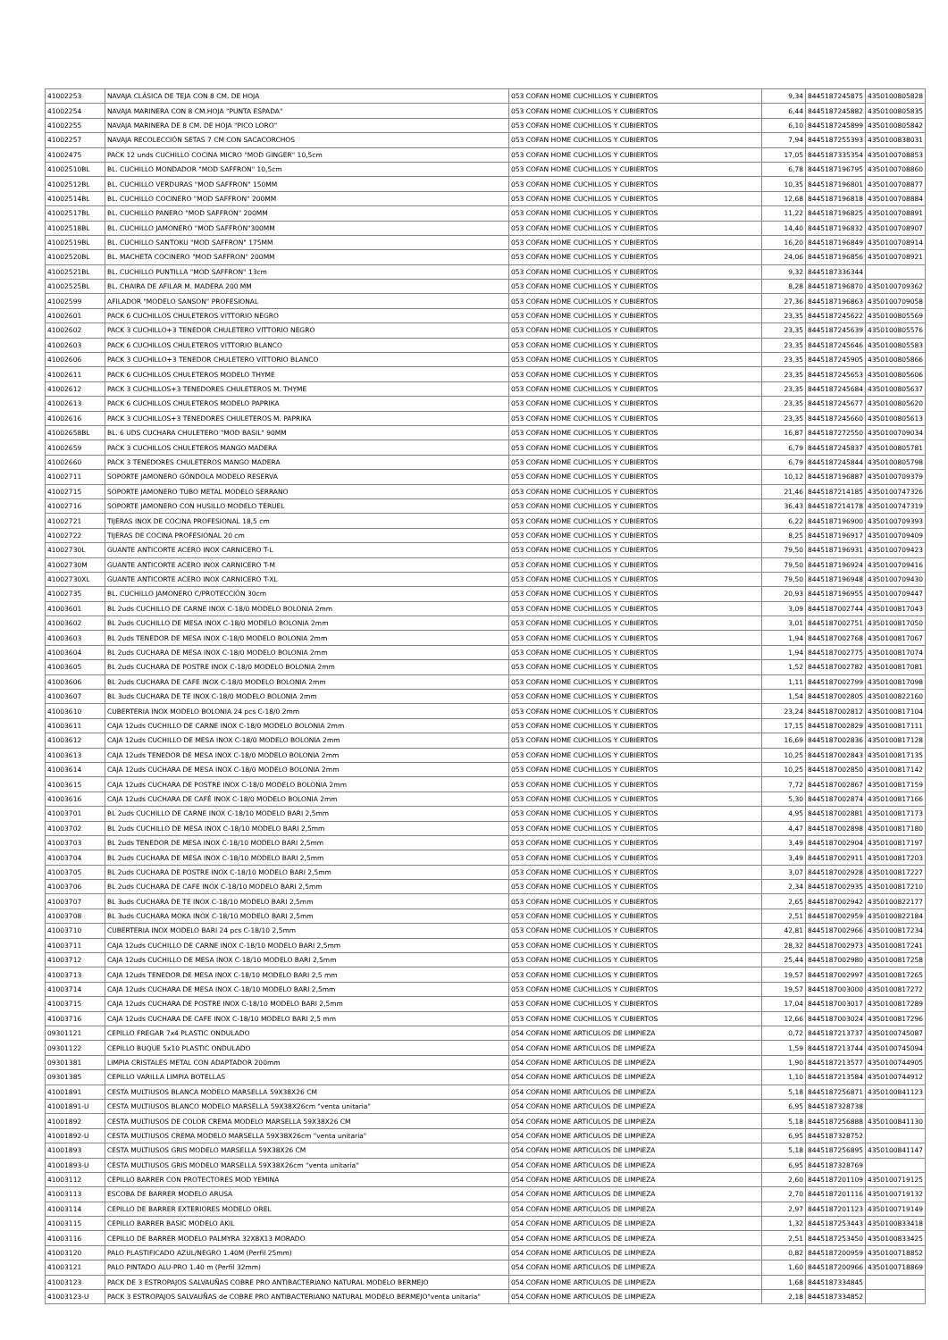| 41002253 | NAVAJA CLÁSICA DE TEJA CON 8 CM. DE HOJA | 053 COFAN HOME CUCHILLOS Y CUBIERTOS | 9,34 | 8445187245875 | 4350100805828 |
| 41002254 | NAVAJA MARINERA CON 8 CM.HOJA "PUNTA ESPADA" | 053 COFAN HOME CUCHILLOS Y CUBIERTOS | 6,44 | 8445187245882 | 4350100805835 |
| 41002255 | NAVAJA MARINERA DE 8 CM. DE HOJA "PICO LORO" | 053 COFAN HOME CUCHILLOS Y CUBIERTOS | 6,10 | 8445187245899 | 4350100805842 |
| 41002257 | NAVAJA RECOLECCIÓN SETAS 7 CM CON SACACORCHOS | 053 COFAN HOME CUCHILLOS Y CUBIERTOS | 7,94 | 8445187255393 | 4350100838031 |
| 41002475 | PACK 12 unds CUCHILLO COCINA MICRO "MOD GINGER" 10,5cm | 053 COFAN HOME CUCHILLOS Y CUBIERTOS | 17,05 | 8445187335354 | 4350100708853 |
| 41002510BL | BL. CUCHILLO MONDADOR "MOD SAFFRON" 10,5cm | 053 COFAN HOME CUCHILLOS Y CUBIERTOS | 6,78 | 8445187196795 | 4350100708860 |
| 41002512BL | BL. CUCHILLO VERDURAS "MOD SAFFRON" 150MM | 053 COFAN HOME CUCHILLOS Y CUBIERTOS | 10,35 | 8445187196801 | 4350100708877 |
| 41002514BL | BL. CUCHILLO COCINERO "MOD SAFFRON" 200MM | 053 COFAN HOME CUCHILLOS Y CUBIERTOS | 12,68 | 8445187196818 | 4350100708884 |
| 41002517BL | BL. CUCHILLO PANERO "MOD SAFFRON" 200MM | 053 COFAN HOME CUCHILLOS Y CUBIERTOS | 11,22 | 8445187196825 | 4350100708891 |
| 41002518BL | BL. CUCHILLO JAMONERO "MOD SAFFRON"300MM | 053 COFAN HOME CUCHILLOS Y CUBIERTOS | 14,40 | 8445187196832 | 4350100708907 |
| 41002519BL | BL. CUCHILLO SANTOKU "MOD SAFFRON" 175MM | 053 COFAN HOME CUCHILLOS Y CUBIERTOS | 16,20 | 8445187196849 | 4350100708914 |
| 41002520BL | BL. MACHETA COCINERO "MOD SAFFRON" 200MM | 053 COFAN HOME CUCHILLOS Y CUBIERTOS | 24,06 | 8445187196856 | 4350100708921 |
| 41002521BL | BL. CUCHILLO PUNTILLA "MOD SAFFRON" 13cm | 053 COFAN HOME CUCHILLOS Y CUBIERTOS | 9,32 | 8445187336344 | |
| 41002525BL | BL. CHAIRA DE AFILAR M. MADERA 200 MM | 053 COFAN HOME CUCHILLOS Y CUBIERTOS | 8,28 | 8445187196870 | 4350100709362 |
| 41002599 | AFILADOR "MODELO SANSON" PROFESIONAL | 053 COFAN HOME CUCHILLOS Y CUBIERTOS | 27,36 | 8445187196863 | 4350100709058 |
| 41002601 | PACK 6 CUCHILLOS CHULETEROS VITTORIO NEGRO | 053 COFAN HOME CUCHILLOS Y CUBIERTOS | 23,35 | 8445187245622 | 4350100805569 |
| 41002602 | PACK 3 CUCHILLO+3 TENEDOR CHULETERO VITTORIO NEGRO | 053 COFAN HOME CUCHILLOS Y CUBIERTOS | 23,35 | 8445187245639 | 4350100805576 |
| 41002603 | PACK 6 CUCHILLOS CHULETEROS VITTORIO BLANCO | 053 COFAN HOME CUCHILLOS Y CUBIERTOS | 23,35 | 8445187245646 | 4350100805583 |
| 41002606 | PACK 3 CUCHILLO+3 TENEDOR CHULETERO VITTORIO BLANCO | 053 COFAN HOME CUCHILLOS Y CUBIERTOS | 23,35 | 8445187245905 | 4350100805866 |
| 41002611 | PACK 6 CUCHILLOS CHULETEROS MODELO THYME | 053 COFAN HOME CUCHILLOS Y CUBIERTOS | 23,35 | 8445187245653 | 4350100805606 |
| 41002612 | PACK 3 CUCHILLOS+3 TENEDORES CHULETEROS M. THYME | 053 COFAN HOME CUCHILLOS Y CUBIERTOS | 23,35 | 8445187245684 | 4350100805637 |
| 41002613 | PACK 6 CUCHILLOS CHULETEROS MODELO PAPRIKA | 053 COFAN HOME CUCHILLOS Y CUBIERTOS | 23,35 | 8445187245677 | 4350100805620 |
| 41002616 | PACK 3 CUCHILLOS+3 TENEDORES CHULETEROS M. PAPRIKA | 053 COFAN HOME CUCHILLOS Y CUBIERTOS | 23,35 | 8445187245660 | 4350100805613 |
| 41002658BL | BL. 6 UDS CUCHARA CHULETERO "MOD BASIL" 90MM | 053 COFAN HOME CUCHILLOS Y CUBIERTOS | 16,87 | 8445187272550 | 4350100709034 |
| 41002659 | PACK 3 CUCHILLOS CHULETEROS MANGO MADERA | 053 COFAN HOME CUCHILLOS Y CUBIERTOS | 6,79 | 8445187245837 | 4350100805781 |
| 41002660 | PACK 3 TENEDORES CHULETEROS MANGO MADERA | 053 COFAN HOME CUCHILLOS Y CUBIERTOS | 6,79 | 8445187245844 | 4350100805798 |
| 41002711 | SOPORTE JAMONERO GÓNDOLA MODELO RESERVA | 053 COFAN HOME CUCHILLOS Y CUBIERTOS | 10,12 | 8445187196887 | 4350100709379 |
| 41002715 | SOPORTE JAMONERO TUBO METAL MODELO SERRANO | 053 COFAN HOME CUCHILLOS Y CUBIERTOS | 21,46 | 8445187214185 | 4350100747326 |
| 41002716 | SOPORTE JAMONERO CON HUSILLO MODELO TERUEL | 053 COFAN HOME CUCHILLOS Y CUBIERTOS | 36,43 | 8445187214178 | 4350100747319 |
| 41002721 | TIJERAS INOX DE COCINA PROFESIONAL 18,5 cm | 053 COFAN HOME CUCHILLOS Y CUBIERTOS | 6,22 | 8445187196900 | 4350100709393 |
| 41002722 | TIJERAS DE COCINA PROFESIONAL 20 cm | 053 COFAN HOME CUCHILLOS Y CUBIERTOS | 8,25 | 8445187196917 | 4350100709409 |
| 41002730L | GUANTE ANTICORTE ACERO INOX CARNICERO T-L | 053 COFAN HOME CUCHILLOS Y CUBIERTOS | 79,50 | 8445187196931 | 4350100709423 |
| 41002730M | GUANTE ANTICORTE ACERO INOX CARNICERO T-M | 053 COFAN HOME CUCHILLOS Y CUBIERTOS | 79,50 | 8445187196924 | 4350100709416 |
| 41002730XL | GUANTE ANTICORTE ACERO INOX CARNICERO T-XL | 053 COFAN HOME CUCHILLOS Y CUBIERTOS | 79,50 | 8445187196948 | 4350100709430 |
| 41002735 | BL. CUCHILLO JAMONERO C/PROTECCIÓN 30cm | 053 COFAN HOME CUCHILLOS Y CUBIERTOS | 20,93 | 8445187196955 | 4350100709447 |
| 41003601 | BL 2uds CUCHILLO DE CARNE INOX C-18/0 MODELO BOLONIA 2mm | 053 COFAN HOME CUCHILLOS Y CUBIERTOS | 3,09 | 8445187002744 | 4350100817043 |
| 41003602 | BL 2uds CUCHILLO DE MESA INOX C-18/0 MODELO BOLONIA 2mm | 053 COFAN HOME CUCHILLOS Y CUBIERTOS | 3,01 | 8445187002751 | 4350100817050 |
| 41003603 | BL 2uds TENEDOR DE MESA INOX C-18/0 MODELO BOLONIA 2mm | 053 COFAN HOME CUCHILLOS Y CUBIERTOS | 1,94 | 8445187002768 | 4350100817067 |
| 41003604 | BL 2uds CUCHARA DE MESA INOX C-18/0 MODELO BOLONIA 2mm | 053 COFAN HOME CUCHILLOS Y CUBIERTOS | 1,94 | 8445187002775 | 4350100817074 |
| 41003605 | BL 2uds CUCHARA DE POSTRE INOX C-18/0 MODELO BOLONIA 2mm | 053 COFAN HOME CUCHILLOS Y CUBIERTOS | 1,52 | 8445187002782 | 4350100817081 |
| 41003606 | BL 2uds CUCHARA DE CAFE INOX C-18/0 MODELO BOLONIA 2mm | 053 COFAN HOME CUCHILLOS Y CUBIERTOS | 1,11 | 8445187002799 | 4350100817098 |
| 41003607 | BL 3uds CUCHARA DE TE INOX C-18/0 MODELO BOLONIA 2mm | 053 COFAN HOME CUCHILLOS Y CUBIERTOS | 1,54 | 8445187002805 | 4350100822160 |
| 41003610 | CUBERTERIA INOX MODELO BOLONIA 24 pcs C-18/0 2mm | 053 COFAN HOME CUCHILLOS Y CUBIERTOS | 23,24 | 8445187002812 | 4350100817104 |
| 41003611 | CAJA 12uds CUCHILLO DE CARNE INOX C-18/0 MODELO BOLONIA 2mm | 053 COFAN HOME CUCHILLOS Y CUBIERTOS | 17,15 | 8445187002829 | 4350100817111 |
| 41003612 | CAJA 12uds CUCHILLO DE MESA INOX C-18/0 MODELO BOLONIA 2mm | 053 COFAN HOME CUCHILLOS Y CUBIERTOS | 16,69 | 8445187002836 | 4350100817128 |
| 41003613 | CAJA 12uds TENEDOR DE MESA INOX C-18/0 MODELO BOLONIA 2mm | 053 COFAN HOME CUCHILLOS Y CUBIERTOS | 10,25 | 8445187002843 | 4350100817135 |
| 41003614 | CAJA 12uds CUCHARA DE MESA INOX C-18/0 MODELO BOLONIA 2mm | 053 COFAN HOME CUCHILLOS Y CUBIERTOS | 10,25 | 8445187002850 | 4350100817142 |
| 41003615 | CAJA 12uds CUCHARA DE POSTRE INOX C-18/0 MODELO BOLONIA 2mm | 053 COFAN HOME CUCHILLOS Y CUBIERTOS | 7,72 | 8445187002867 | 4350100817159 |
| 41003616 | CAJA 12uds CUCHARA DE CAFÉ INOX C-18/0 MODELO BOLONIA 2mm | 053 COFAN HOME CUCHILLOS Y CUBIERTOS | 5,30 | 8445187002874 | 4350100817166 |
| 41003701 | BL 2uds CUCHILLO DE CARNE INOX C-18/10 MODELO BARI 2,5mm | 053 COFAN HOME CUCHILLOS Y CUBIERTOS | 4,95 | 8445187002881 | 4350100817173 |
| 41003702 | BL 2uds CUCHILLO DE MESA INOX C-18/10 MODELO BARI 2,5mm | 053 COFAN HOME CUCHILLOS Y CUBIERTOS | 4,47 | 8445187002898 | 4350100817180 |
| 41003703 | BL 2uds TENEDOR DE MESA INOX C-18/10 MODELO BARI 2,5mm | 053 COFAN HOME CUCHILLOS Y CUBIERTOS | 3,49 | 8445187002904 | 4350100817197 |
| 41003704 | BL 2uds CUCHARA DE MESA INOX C-18/10 MODELO BARI 2,5mm | 053 COFAN HOME CUCHILLOS Y CUBIERTOS | 3,49 | 8445187002911 | 4350100817203 |
| 41003705 | BL 2uds CUCHARA DE POSTRE INOX C-18/10 MODELO BARI 2,5mm | 053 COFAN HOME CUCHILLOS Y CUBIERTOS | 3,07 | 8445187002928 | 4350100817227 |
| 41003706 | BL 2uds CUCHARA DE CAFE INOX C-18/10 MODELO BARI 2,5mm | 053 COFAN HOME CUCHILLOS Y CUBIERTOS | 2,34 | 8445187002935 | 4350100817210 |
| 41003707 | BL 3uds CUCHARA DE TE INOX C-18/10 MODELO BARI 2,5mm | 053 COFAN HOME CUCHILLOS Y CUBIERTOS | 2,65 | 8445187002942 | 4350100822177 |
| 41003708 | BL 3uds CUCHARA MOKA INOX C-18/10 MODELO BARI 2,5mm | 053 COFAN HOME CUCHILLOS Y CUBIERTOS | 2,51 | 8445187002959 | 4350100822184 |
| 41003710 | CUBERTERIA INOX MODELO BARI 24 pcs C-18/10 2,5mm | 053 COFAN HOME CUCHILLOS Y CUBIERTOS | 42,81 | 8445187002966 | 4350100817234 |
| 41003711 | CAJA 12uds CUCHILLO DE CARNE INOX C-18/10 MODELO BARI 2,5mm | 053 COFAN HOME CUCHILLOS Y CUBIERTOS | 28,32 | 8445187002973 | 4350100817241 |
| 41003712 | CAJA 12uds CUCHILLO DE MESA INOX C-18/10 MODELO BARI 2,5mm | 053 COFAN HOME CUCHILLOS Y CUBIERTOS | 25,44 | 8445187002980 | 4350100817258 |
| 41003713 | CAJA 12uds TENEDOR DE MESA INOX C-18/10 MODELO BARI 2,5 mm | 053 COFAN HOME CUCHILLOS Y CUBIERTOS | 19,57 | 8445187002997 | 4350100817265 |
| 41003714 | CAJA 12uds CUCHARA DE MESA INOX C-18/10 MODELO BARI 2,5mm | 053 COFAN HOME CUCHILLOS Y CUBIERTOS | 19,57 | 8445187003000 | 4350100817272 |
| 41003715 | CAJA 12uds CUCHARA DE POSTRE INOX C-18/10 MODELO BARI 2,5mm | 053 COFAN HOME CUCHILLOS Y CUBIERTOS | 17,04 | 8445187003017 | 4350100817289 |
| 41003716 | CAJA 12uds CUCHARA DE CAFE INOX C-18/10 MODELO BARI 2,5 mm | 053 COFAN HOME CUCHILLOS Y CUBIERTOS | 12,66 | 8445187003024 | 4350100817296 |
| 09301121 | CEPILLO FREGAR 7x4 PLASTIC ONDULADO | 054 COFAN HOME ARTICULOS DE LIMPIEZA | 0,72 | 8445187213737 | 4350100745087 |
| 09301122 | CEPILLO BUQUE 5x10 PLASTIC ONDULADO | 054 COFAN HOME ARTICULOS DE LIMPIEZA | 1,59 | 8445187213744 | 4350100745094 |
| 09301381 | LIMPIA CRISTALES METAL CON ADAPTADOR 200mm | 054 COFAN HOME ARTICULOS DE LIMPIEZA | 1,90 | 8445187213577 | 4350100744905 |
| 09301385 | CEPILLO VARILLA LIMPIA BOTELLAS | 054 COFAN HOME ARTICULOS DE LIMPIEZA | 1,10 | 8445187213584 | 4350100744912 |
| 41001891 | CESTA MULTIUSOS BLANCA MODELO MARSELLA 59X38X26 CM | 054 COFAN HOME ARTICULOS DE LIMPIEZA | 5,18 | 8445187256871 | 4350100841123 |
| 41001891-U | CESTA MULTIUSOS BLANCO MODELO MARSELLA 59X38X26cm "venta unitaria" | 054 COFAN HOME ARTICULOS DE LIMPIEZA | 6,95 | 8445187328738 | |
| 41001892 | CESTA MULTIUSOS DE COLOR CREMA MODELO MARSELLA 59X38X26 CM | 054 COFAN HOME ARTICULOS DE LIMPIEZA | 5,18 | 8445187256888 | 4350100841130 |
| 41001892-U | CESTA MULTIUSOS CREMA MODELO MARSELLA 59X38X26cm "venta unitaria" | 054 COFAN HOME ARTICULOS DE LIMPIEZA | 6,95 | 8445187328752 | |
| 41001893 | CESTA MULTIUSOS GRIS MODELO MARSELLA 59X38X26 CM | 054 COFAN HOME ARTICULOS DE LIMPIEZA | 5,18 | 8445187256895 | 4350100841147 |
| 41001893-U | CESTA MULTIUSOS GRIS MODELO MARSELLA 59X38X26cm "venta unitaria" | 054 COFAN HOME ARTICULOS DE LIMPIEZA | 6,95 | 8445187328769 | |
| 41003112 | CEPILLO BARRER CON PROTECTORES MOD YEMINA | 054 COFAN HOME ARTICULOS DE LIMPIEZA | 2,60 | 8445187201109 | 4350100719125 |
| 41003113 | ESCOBA DE BARRER MODELO ARUSA | 054 COFAN HOME ARTICULOS DE LIMPIEZA | 2,70 | 8445187201116 | 4350100719132 |
| 41003114 | CEPILLO DE BARRER EXTERIORES MODELO OREL | 054 COFAN HOME ARTICULOS DE LIMPIEZA | 2,97 | 8445187201123 | 4350100719149 |
| 41003115 | CEPILLO BARRER BASIC MODELO AKIL | 054 COFAN HOME ARTICULOS DE LIMPIEZA | 1,32 | 8445187253443 | 4350100833418 |
| 41003116 | CEPILLO DE BARRER MODELO PALMYRA 32X8X13 MORADO | 054 COFAN HOME ARTICULOS DE LIMPIEZA | 2,51 | 8445187253450 | 4350100833425 |
| 41003120 | PALO PLASTIFICADO AZUL/NEGRO 1.40M (Perfil 25mm) | 054 COFAN HOME ARTICULOS DE LIMPIEZA | 0,82 | 8445187200959 | 4350100718852 |
| 41003121 | PALO PINTADO ALU-PRO 1.40 m (Perfil 32mm) | 054 COFAN HOME ARTICULOS DE LIMPIEZA | 1,60 | 8445187200966 | 4350100718869 |
| 41003123 | PACK DE 3 ESTROPAJOS SALVAUÑAS COBRE PRO ANTIBACTERIANO NATURAL MODELO BERMEJO | 054 COFAN HOME ARTICULOS DE LIMPIEZA | 1,68 | 8445187334845 | |
| 41003123-U | PACK 3 ESTROPAJOS SALVAUÑAS de COBRE PRO ANTIBACTERIANO NATURAL MODELO BERMEJO"venta unitaria" | 054 COFAN HOME ARTICULOS DE LIMPIEZA | 2,18 | 8445187334852 | |